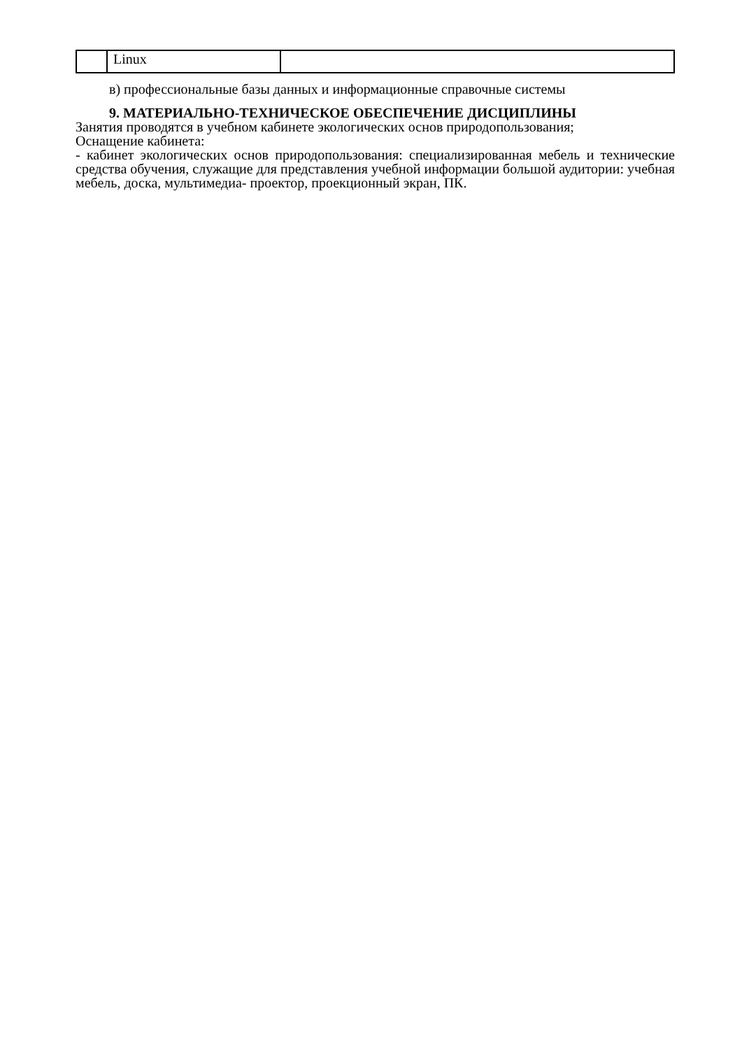| | Linux | |
в) профессиональные базы данных и информационные справочные системы
9. МАТЕРИАЛЬНО-ТЕХНИЧЕСКОЕ ОБЕСПЕЧЕНИЕ ДИСЦИПЛИНЫ
Занятия проводятся в учебном кабинете экологических основ природопользования;
Оснащение кабинета:
- кабинет экологических основ природопользования: специализированная мебель и технические средства обучения, служащие для представления учебной информации большой аудитории: учебная мебель, доска, мультимедиа- проектор, проекционный экран, ПК.